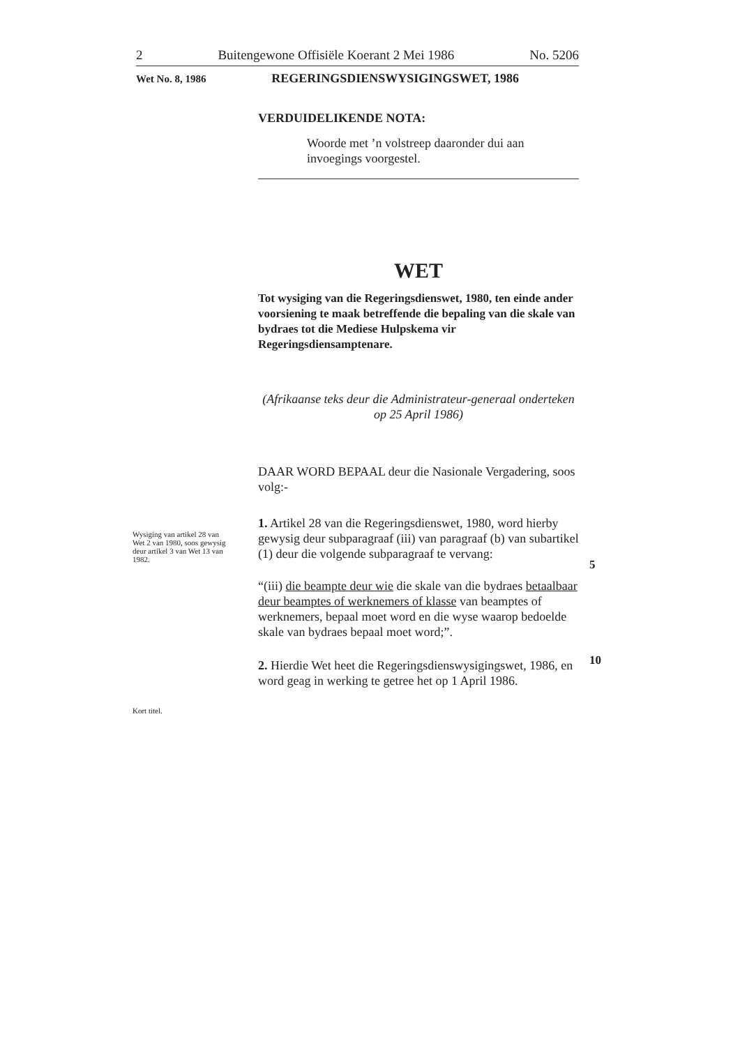2 Buitengewone Offisiële Koerant 2 Mei 1986 No. 5206
Wet No. 8, 1986 REGERINGSDIENSWYSIGINGSWET, 1986
VERDUIDELIKENDE NOTA:
Woorde met ’n volstreep daaronder dui aan invoegings voorgestel.
WET
Tot wysiging van die Regeringsdienswet, 1980, ten einde ander voorsiening te maak betreffende die bepaling van die skale van bydraes tot die Mediese Hulpskema vir Regeringsdiensamptenare.
(Afrikaanse teks deur die Administrateur-generaal onderteken op 25 April 1986)
DAAR WORD BEPAAL deur die Nasionale Vergadering, soos volg:-
1. Artikel 28 van die Regeringsdienswet, 1980, word hierby gewysig deur subparagraaf (iii) van paragraaf (b) van subartikel (1) deur die volgende subparagraaf te vervang:
“(iii) die beampte deur wie die skale van die bydraes betaalbaar deur beamptes of werknemers of klasse van beamptes of werknemers, bepaal moet word en die wyse waarop bedoelde skale van bydraes bepaal moet word;”.
2. Hierdie Wet heet die Regeringsdienswysigingswet, 1986, en word geag in werking te getree het op 1 April 1986.
Wysiging van artikel 28 van Wet 2 van 1980, soos gewysig deur artikel 3 van Wet 13 van 1982.
5
10
Kort titel.